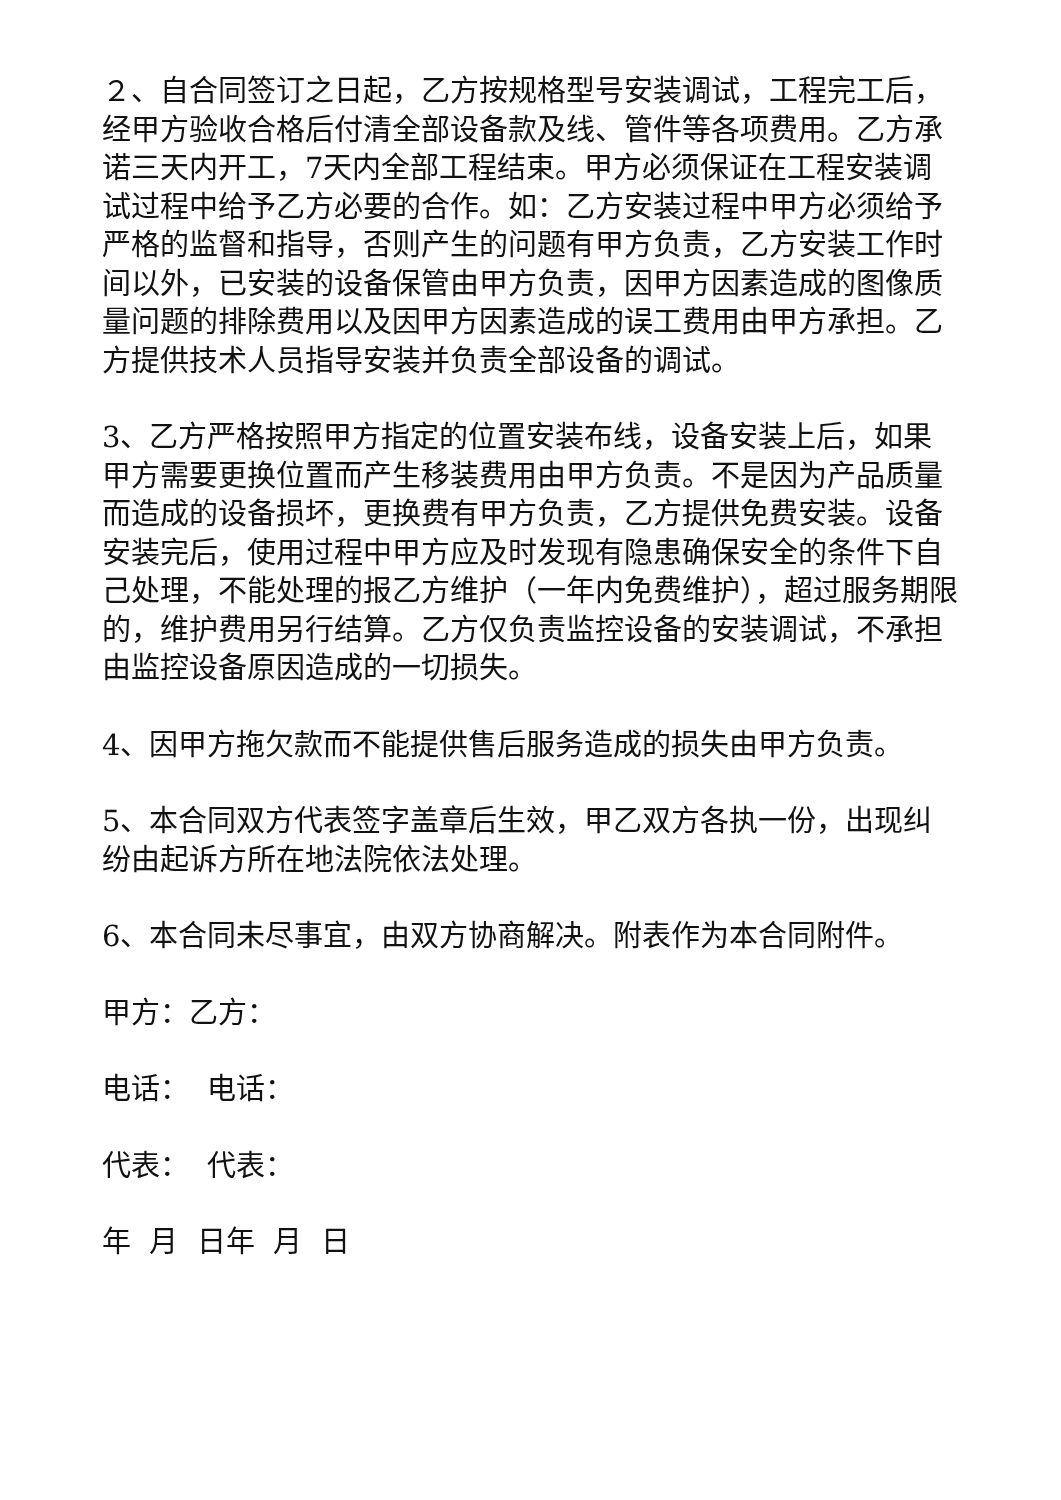２、自合同签订之日起，乙方按规格型号安装调试，工程完工后，经甲方验收合格后付清全部设备款及线、管件等各项费用。乙方承诺三天内开工，7天内全部工程结束。甲方必须保证在工程安装调试过程中给予乙方必要的合作。如：乙方安装过程中甲方必须给予严格的监督和指导，否则产生的问题有甲方负责，乙方安装工作时间以外，已安装的设备保管由甲方负责，因甲方因素造成的图像质量问题的排除费用以及因甲方因素造成的误工费用由甲方承担。乙方提供技术人员指导安装并负责全部设备的调试。
3、乙方严格按照甲方指定的位置安装布线，设备安装上后，如果甲方需要更换位置而产生移装费用由甲方负责。不是因为产品质量而造成的设备损坏，更换费有甲方负责，乙方提供免费安装。设备安装完后，使用过程中甲方应及时发现有隐患确保安全的条件下自己处理，不能处理的报乙方维护（一年内免费维护），超过服务期限的，维护费用另行结算。乙方仅负责监控设备的安装调试，不承担由监控设备原因造成的一切损失。
4、因甲方拖欠款而不能提供售后服务造成的损失由甲方负责。
5、本合同双方代表签字盖章后生效，甲乙双方各执一份，出现纠纷由起诉方所在地法院依法处理。
6、本合同未尽事宜，由双方协商解决。附表作为本合同附件。
甲方：乙方：
电话： 电话：
代表： 代表：
年 月 日年 月 日